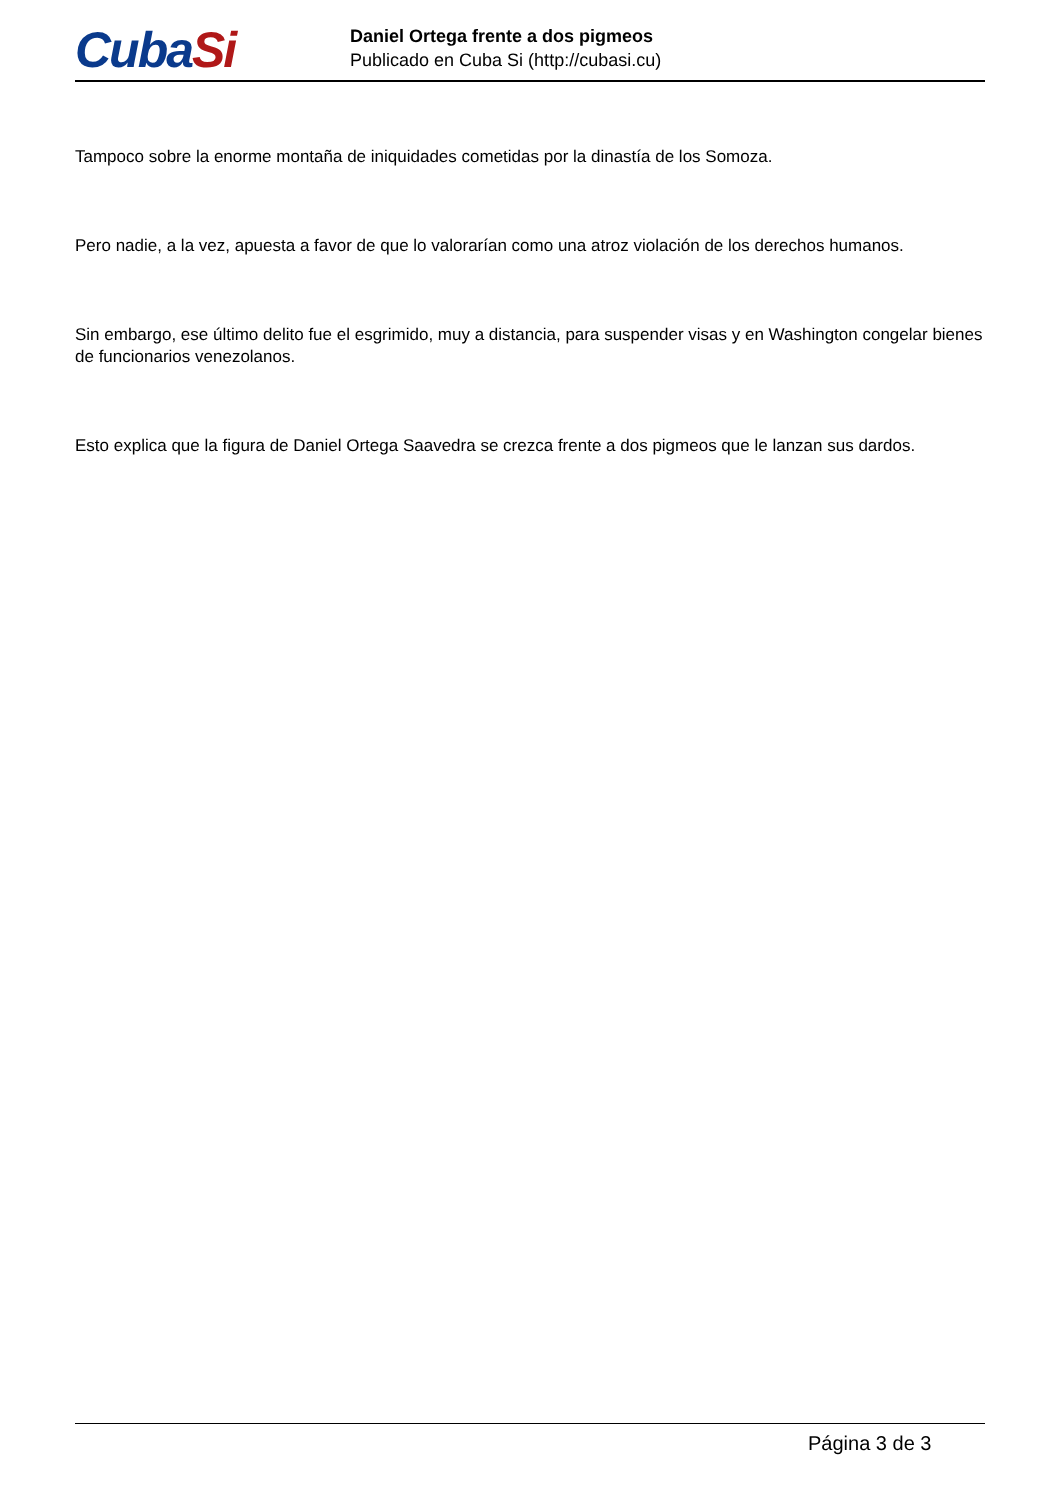CubaSi
Daniel Ortega frente a dos pigmeos
Publicado en Cuba Si (http://cubasi.cu)
Tampoco sobre la enorme montaña de iniquidades cometidas por la dinastía de los Somoza.
Pero nadie, a la vez, apuesta a favor de que lo valorarían como una atroz violación de los derechos humanos.
Sin embargo, ese último delito fue el esgrimido, muy a distancia, para suspender visas y en Washington congelar bienes de funcionarios venezolanos.
Esto explica que la figura de Daniel Ortega Saavedra se crezca frente a dos pigmeos que le lanzan sus dardos.
Página 3 de 3